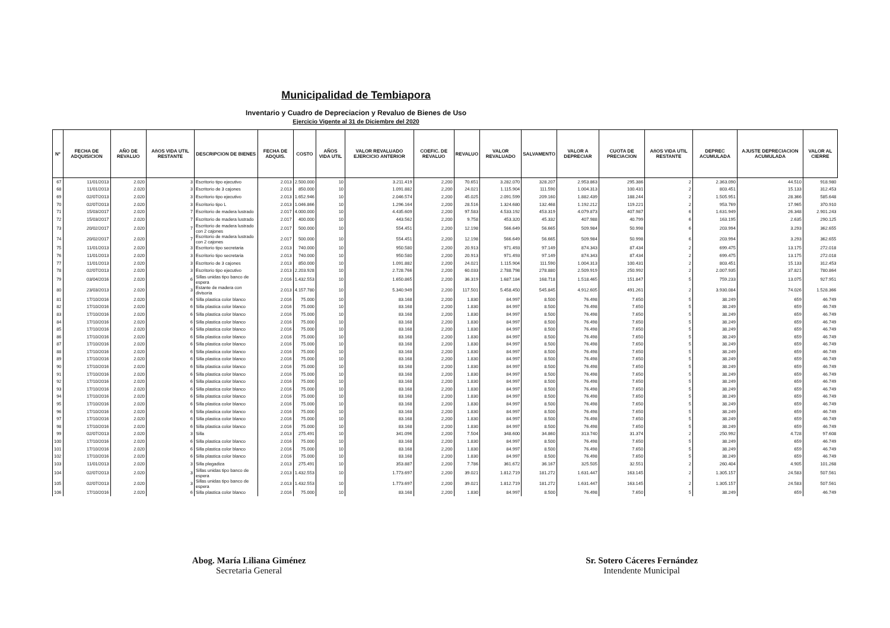Municipalidad de Tembiapora
Inventario y Cuadro de Depreciacion y Revaluo de Bienes de Uso
Ejercicio Vigente al 31 de Diciembre del 2020
| Nº | FECHA DE ADQUISICION | AÑO DE REVALUO | AñOS VIDA UTIL RESTANTE | DESCRIPCION DE BIENES | FECHA DE ADQUIS. | COSTO | AÑOS VIDA UTIL | VALOR REVALUADO EJERCICIO ANTERIOR | COEFIC. DE REVALUO | REVALUO | VALOR REVALUADO | SALVAMENTO | VALOR A DEPRECIAR | CUOTA DE PRECIACION | AñOS VIDA UTIL RESTANTE | DEPREC ACUMULADA | AJUSTE DEPRECIACION ACUMULADA | VALOR AL CIERRE |
| --- | --- | --- | --- | --- | --- | --- | --- | --- | --- | --- | --- | --- | --- | --- | --- | --- | --- | --- |
| 67 | 11/01/2013 | 2.020 | 3 | Escritorio tipo ejecutivo | 2.013 | 2.500.000 | 10 | 3.211.419 | 2,200 | 70.651 | 3.282.070 | 328.207 | 2.953.863 | 295.386 | 2 | 2.363.090 | 44.510 | 918.980 |
| 68 | 11/01/2013 | 2.020 | 3 | Escritorio de 3 cajones | 2.013 | 850.000 | 10 | 1.091.882 | 2,200 | 24.021 | 1.115.904 | 111.590 | 1.004.313 | 100.431 | 2 | 803.451 | 15.133 | 312.453 |
| 69 | 02/07/2013 | 2.020 | 3 | Escritorio tipo ejecutivo | 2.013 | 1.652.946 | 10 | 2.046.574 | 2,200 | 45.025 | 2.091.599 | 209.160 | 1.882.439 | 188.244 | 2 | 1.505.951 | 28.366 | 585.648 |
| 70 | 02/07/2013 | 2.020 | 3 | Escritorio tipo L | 2.013 | 1.046.866 | 10 | 1.296.164 | 2,200 | 28.516 | 1.324.680 | 132.468 | 1.192.212 | 119.221 | 2 | 953.769 | 17.965 | 370.910 |
| 71 | 15/03/2017 | 2.020 | 7 | Escritorio de madera lustrado | 2.017 | 4.000.000 | 10 | 4.435.609 | 2,200 | 97.583 | 4.533.192 | 453.319 | 4.079.873 | 407.987 | 6 | 1.631.949 | 26.348 | 2.901.243 |
| 72 | 15/03/2017 | 2.020 | 7 | Escritorio de madera lustrado | 2.017 | 400.000 | 10 | 443.562 | 2,200 | 9.758 | 453.320 | 45.332 | 407.988 | 40.799 | 6 | 163.195 | 2.635 | 290.125 |
| 73 | 20/02/2017 | 2.020 | 7 | Escritorio de madera lustrado con 2 cajones | 2.017 | 500.000 | 10 | 554.451 | 2,200 | 12.198 | 566.649 | 56.665 | 509.984 | 50.998 | 6 | 203.994 | 3.293 | 362.655 |
| 74 | 20/02/2017 | 2.020 | 7 | Escritorio de madera lustrado con 2 cajones | 2.017 | 500.000 | 10 | 554.451 | 2,200 | 12.198 | 566.649 | 56.665 | 509.984 | 50.998 | 6 | 203.994 | 3.293 | 362.655 |
| 75 | 11/01/2013 | 2.020 | 3 | Escritorio tipo secretaria | 2.013 | 740.000 | 10 | 950.580 | 2,200 | 20.913 | 971.493 | 97.149 | 874.343 | 87.434 | 2 | 699.475 | 13.175 | 272.018 |
| 76 | 11/01/2013 | 2.020 | 3 | Escritorio tipo secretaria | 2.013 | 740.000 | 10 | 950.580 | 2,200 | 20.913 | 971.493 | 97.149 | 874.343 | 87.434 | 2 | 699.475 | 13.175 | 272.018 |
| 77 | 11/01/2013 | 2.020 | 3 | Escritorio de 3 cajones | 2.013 | 850.000 | 10 | 1.091.882 | 2,200 | 24.021 | 1.115.904 | 111.590 | 1.004.313 | 100.431 | 2 | 803.451 | 15.133 | 312.453 |
| 78 | 02/07/2013 | 2.020 | 3 | Escritorio tipo ejecutivo | 2.013 | 2.203.928 | 10 | 2.728.766 | 2,200 | 60.033 | 2.788.798 | 278.880 | 2.509.919 | 250.992 | 2 | 2.007.935 | 37.821 | 780.864 |
| 79 | 03/04/2016 | 2.020 | 6 | Sillas unidas tipo banco de espera | 2.016 | 1.432.553 | 10 | 1.650.865 | 2,200 | 36.319 | 1.687.184 | 168.718 | 1.518.465 | 151.847 | 5 | 759.233 | 13.075 | 927.951 |
| 80 | 23/03/2013 | 2.020 | 3 | Estante de madera con divisoria | 2.013 | 4.157.780 | 10 | 5.340.949 | 2,200 | 117.501 | 5.458.450 | 545.845 | 4.912.605 | 491.261 | 2 | 3.930.084 | 74.026 | 1.528.366 |
| 81 | 17/10/2016 | 2.020 | 6 | Silla plastica color blanco | 2.016 | 75.000 | 10 | 83.168 | 2,200 | 1.830 | 84.997 | 8.500 | 76.498 | 7.650 | 5 | 38.249 | 659 | 46.749 |
| 82 | 17/10/2016 | 2.020 | 6 | Silla plastica color blanco | 2.016 | 75.000 | 10 | 83.168 | 2,200 | 1.830 | 84.997 | 8.500 | 76.498 | 7.650 | 5 | 38.249 | 659 | 46.749 |
| 83 | 17/10/2016 | 2.020 | 6 | Silla plastica color blanco | 2.016 | 75.000 | 10 | 83.168 | 2,200 | 1.830 | 84.997 | 8.500 | 76.498 | 7.650 | 5 | 38.249 | 659 | 46.749 |
| 84 | 17/10/2016 | 2.020 | 6 | Silla plastica color blanco | 2.016 | 75.000 | 10 | 83.168 | 2,200 | 1.830 | 84.997 | 8.500 | 76.498 | 7.650 | 5 | 38.249 | 659 | 46.749 |
| 85 | 17/10/2016 | 2.020 | 6 | Silla plastica color blanco | 2.016 | 75.000 | 10 | 83.168 | 2,200 | 1.830 | 84.997 | 8.500 | 76.498 | 7.650 | 5 | 38.249 | 659 | 46.749 |
| 86 | 17/10/2016 | 2.020 | 6 | Silla plastica color blanco | 2.016 | 75.000 | 10 | 83.168 | 2,200 | 1.830 | 84.997 | 8.500 | 76.498 | 7.650 | 5 | 38.249 | 659 | 46.749 |
| 87 | 17/10/2016 | 2.020 | 6 | Silla plastica color blanco | 2.016 | 75.000 | 10 | 83.168 | 2,200 | 1.830 | 84.997 | 8.500 | 76.498 | 7.650 | 5 | 38.249 | 659 | 46.749 |
| 88 | 17/10/2016 | 2.020 | 6 | Silla plastica color blanco | 2.016 | 75.000 | 10 | 83.168 | 2,200 | 1.830 | 84.997 | 8.500 | 76.498 | 7.650 | 5 | 38.249 | 659 | 46.749 |
| 89 | 17/10/2016 | 2.020 | 6 | Silla plastica color blanco | 2.016 | 75.000 | 10 | 83.168 | 2,200 | 1.830 | 84.997 | 8.500 | 76.498 | 7.650 | 5 | 38.249 | 659 | 46.749 |
| 90 | 17/10/2016 | 2.020 | 6 | Silla plastica color blanco | 2.016 | 75.000 | 10 | 83.168 | 2,200 | 1.830 | 84.997 | 8.500 | 76.498 | 7.650 | 5 | 38.249 | 659 | 46.749 |
| 91 | 17/10/2016 | 2.020 | 6 | Silla plastica color blanco | 2.016 | 75.000 | 10 | 83.168 | 2,200 | 1.830 | 84.997 | 8.500 | 76.498 | 7.650 | 5 | 38.249 | 659 | 46.749 |
| 92 | 17/10/2016 | 2.020 | 6 | Silla plastica color blanco | 2.016 | 75.000 | 10 | 83.168 | 2,200 | 1.830 | 84.997 | 8.500 | 76.498 | 7.650 | 5 | 38.249 | 659 | 46.749 |
| 93 | 17/10/2016 | 2.020 | 6 | Silla plastica color blanco | 2.016 | 75.000 | 10 | 83.168 | 2,200 | 1.830 | 84.997 | 8.500 | 76.498 | 7.650 | 5 | 38.249 | 659 | 46.749 |
| 94 | 17/10/2016 | 2.020 | 6 | Silla plastica color blanco | 2.016 | 75.000 | 10 | 83.168 | 2,200 | 1.830 | 84.997 | 8.500 | 76.498 | 7.650 | 5 | 38.249 | 659 | 46.749 |
| 95 | 17/10/2016 | 2.020 | 6 | Silla plastica color blanco | 2.016 | 75.000 | 10 | 83.168 | 2,200 | 1.830 | 84.997 | 8.500 | 76.498 | 7.650 | 5 | 38.249 | 659 | 46.749 |
| 96 | 17/10/2016 | 2.020 | 6 | Silla plastica color blanco | 2.016 | 75.000 | 10 | 83.168 | 2,200 | 1.830 | 84.997 | 8.500 | 76.498 | 7.650 | 5 | 38.249 | 659 | 46.749 |
| 97 | 17/10/2016 | 2.020 | 6 | Silla plastica color blanco | 2.016 | 75.000 | 10 | 83.168 | 2,200 | 1.830 | 84.997 | 8.500 | 76.498 | 7.650 | 5 | 38.249 | 659 | 46.749 |
| 98 | 17/10/2016 | 2.020 | 6 | Silla plastica color blanco | 2.016 | 75.000 | 10 | 83.168 | 2,200 | 1.830 | 84.997 | 8.500 | 76.498 | 7.650 | 5 | 38.249 | 659 | 46.749 |
| 99 | 02/07/2013 | 2.020 | 3 | Silla | 2.013 | 275.491 | 10 | 341.096 | 2,200 | 7.504 | 348.600 | 34.860 | 313.740 | 31.374 | 2 | 250.992 | 4.728 | 97.608 |
| 100 | 17/10/2016 | 2.020 | 6 | Silla plastica color blanco | 2.016 | 75.000 | 10 | 83.168 | 2,200 | 1.830 | 84.997 | 8.500 | 76.498 | 7.650 | 5 | 38.249 | 659 | 46.749 |
| 101 | 17/10/2016 | 2.020 | 6 | Silla plastica color blanco | 2.016 | 75.000 | 10 | 83.168 | 2,200 | 1.830 | 84.997 | 8.500 | 76.498 | 7.650 | 5 | 38.249 | 659 | 46.749 |
| 102 | 17/10/2016 | 2.020 | 6 | Silla plastica color blanco | 2.016 | 75.000 | 10 | 83.168 | 2,200 | 1.830 | 84.997 | 8.500 | 76.498 | 7.650 | 5 | 38.249 | 659 | 46.749 |
| 103 | 11/01/2013 | 2.020 | 3 | Silla plegadiza | 2.013 | 275.491 | 10 | 353.887 | 2,200 | 7.786 | 361.672 | 36.167 | 325.505 | 32.551 | 2 | 260.404 | 4.905 | 101.268 |
| 104 | 02/07/2013 | 2.020 | 3 | Sillas unidas tipo banco de espera | 2.013 | 1.432.553 | 10 | 1.773.697 | 2,200 | 39.021 | 1.812.719 | 181.272 | 1.631.447 | 163.145 | 2 | 1.305.157 | 24.583 | 507.561 |
| 105 | 02/07/2013 | 2.020 | 3 | Sillas unidas tipo banco de espera | 2.013 | 1.432.553 | 10 | 1.773.697 | 2,200 | 39.021 | 1.812.719 | 181.272 | 1.631.447 | 163.145 | 2 | 1.305.157 | 24.583 | 507.561 |
| 106 | 17/10/2016 | 2.020 | 6 | Silla plastica color blanco | 2.016 | 75.000 | 10 | 83.168 | 2,200 | 1.830 | 84.997 | 8.500 | 76.498 | 7.650 | 5 | 38.249 | 659 | 46.749 |
Abog. María Liliana Giménez
Secretaria General
Sr. Sotero Cáceres Fernández
Intendente Municipal